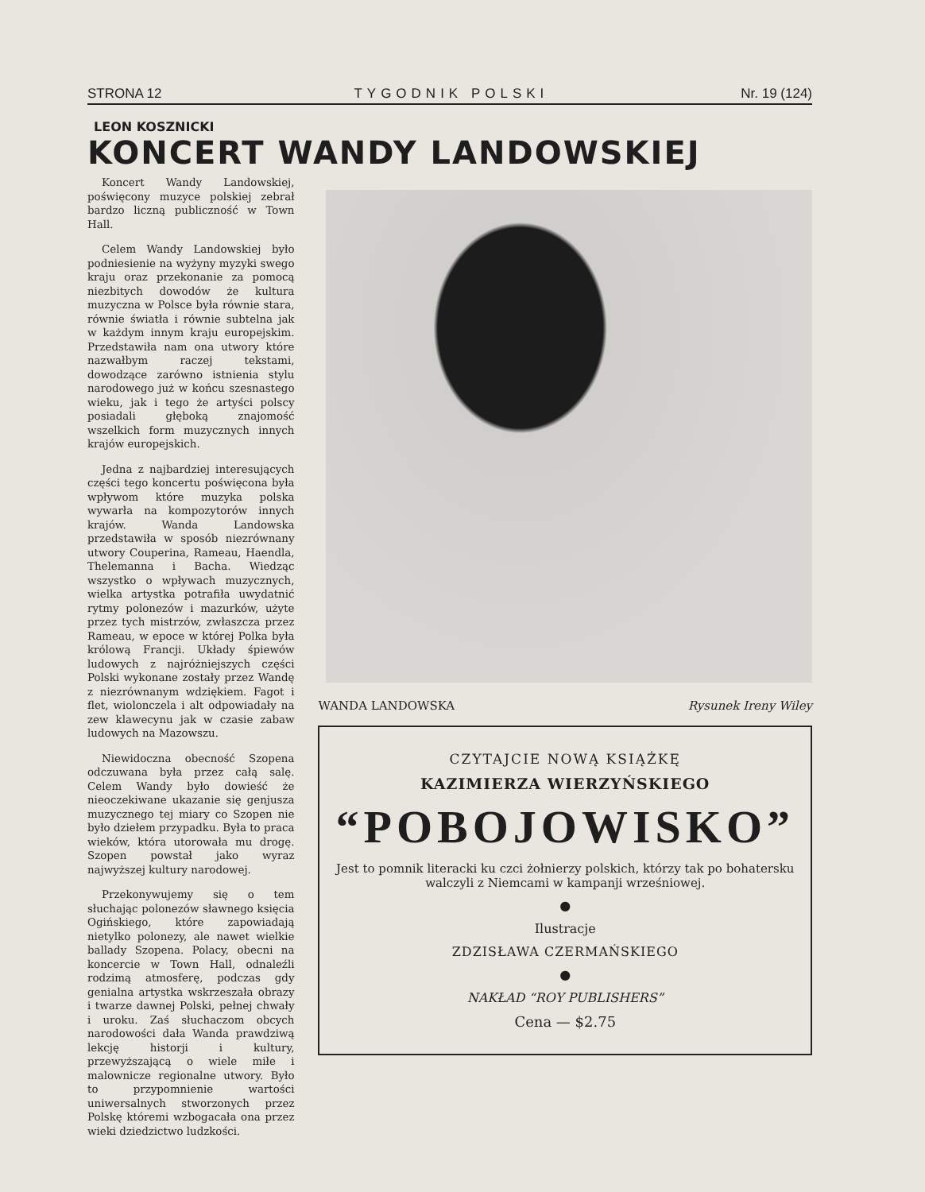STRONA 12 TYGODNIK POLSKI Nr. 19 (124)
LEON KOSZNICKI
KONCERT WANDY LANDOWSKIEJ
Koncert Wandy Landowskiej, poświęcony muzyce polskiej zebrał bardzo liczną publiczność w Town Hall.
Celem Wandy Landowskiej było podniesienie na wyżyny myzyki swego kraju oraz przekonanie za pomocą niezbitych dowodów że kultura muzyczna w Polsce była równie stara, równie światła i równie subtelna jak w każdym innym kraju europejskim. Przedstawiła nam ona utwory które nazwałbym raczej tekstami, dowodzące zarówno istnienia stylu narodowego już w końcu szesnastego wieku, jak i tego że artyści polscy posiadali głęboką znajomość wszelkich form muzycznych innych krajów europejskich.
Jedna z najbardziej interesujących części tego koncertu poświęcona była wpływom które muzyka polska wywarła na kompozytorów innych krajów. Wanda Landowska przedstawiła w sposób niezrównany utwory Couperina, Rameau, Haendla, Thelemanna i Bacha. Wiedząc wszystko o wpływach muzycznych, wielka artystka potrafiła uwydatnić rytmy polonezów i mazurków, użyte przez tych mistrzów, zwłaszcza przez Rameau, w epoce w której Polka była królową Francji. Układy śpiewów ludowych z najróżniejszych części Polski wykonane zostały przez Wandę z niezrównanym wdziękiem. Fagot i flet, wiolonczela i alt odpowiadały na zew klawecynu jak w czasie zabaw ludowych na Mazowszu.
Niewidoczna obecność Szopena odczuwana była przez całą salę. Celem Wandy było dowieść że nieoczekiwane ukazanie się genjusza muzycznego tej miary co Szopen nie było dziełem przypadku. Była to praca wieków, która utorowała mu drogę. Szopen powstał jako wyraz najwyższej kultury narodowej.
Przekonywujemy się o tem słuchając polonezów sławnego księcia Ogińskiego, które zapowiadają nietylko polonezy, ale nawet wielkie ballady Szopena. Polacy, obecni na koncercie w Town Hall, odnaleźli rodzimą atmosferę, podczas gdy genialna artystka wskrzeszała obrazy i twarze dawnej Polski, pełnej chwały i uroku. Zaś słuchaczom obcych narodowości dała Wanda prawdziwą lekcję historji i kultury, przewyższającą o wiele miłe i malownicze regionalne utwory. Było to przypomnienie wartości uniwersalnych stworzonych przez Polskę któremi wzbogacała ona przez wieki dziedzictwo ludzkości.
WANDA LANDOWSKA Rysunek Ireny Wiley
CZYTAJCIE NOWĄ KSIĄŻKĘ
KAZIMIERZA WIERZYŃSKIEGO
“POBOJOWISKO”
Jest to pomnik literacki ku czci żołnierzy polskich, którzy tak po bohatersku walczyli z Niemcami w kampanji wrześniowej.
●
Ilustracje
ZDZISŁAWA CZERMAŃSKIEGO
●
NAKŁAD “ROY PUBLISHERS”
Cena — $2.75